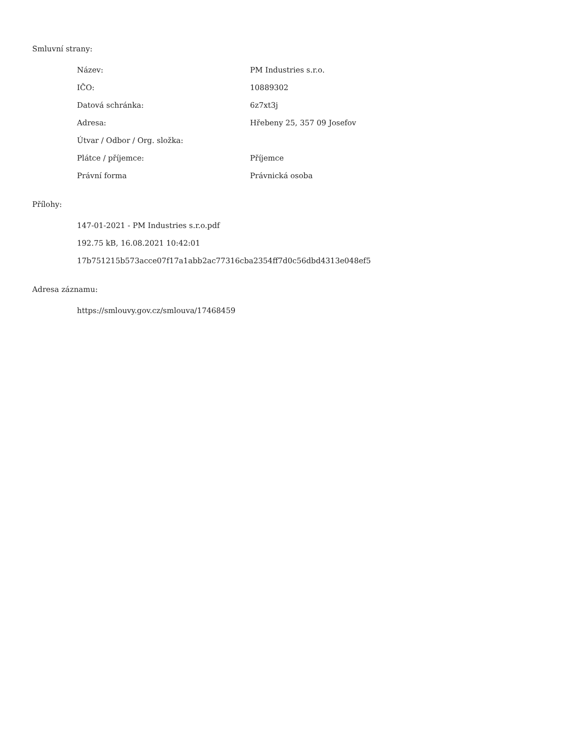Smluvní strany:
| Název: | PM Industries s.r.o. |
| IČO: | 10889302 |
| Datová schránka: | 6z7xt3j |
| Adresa: | Hřebeny 25, 357 09 Josefov |
| Útvar / Odbor / Org. složka: | |
| Plátce / příjemce: | Příjemce |
| Právní forma | Právnická osoba |
Přílohy:
147-01-2021 - PM Industries s.r.o.pdf
192.75 kB, 16.08.2021 10:42:01
17b751215b573acce07f17a1abb2ac77316cba2354ff7d0c56dbd4313e048ef5
Adresa záznamu:
https://smlouvy.gov.cz/smlouva/17468459